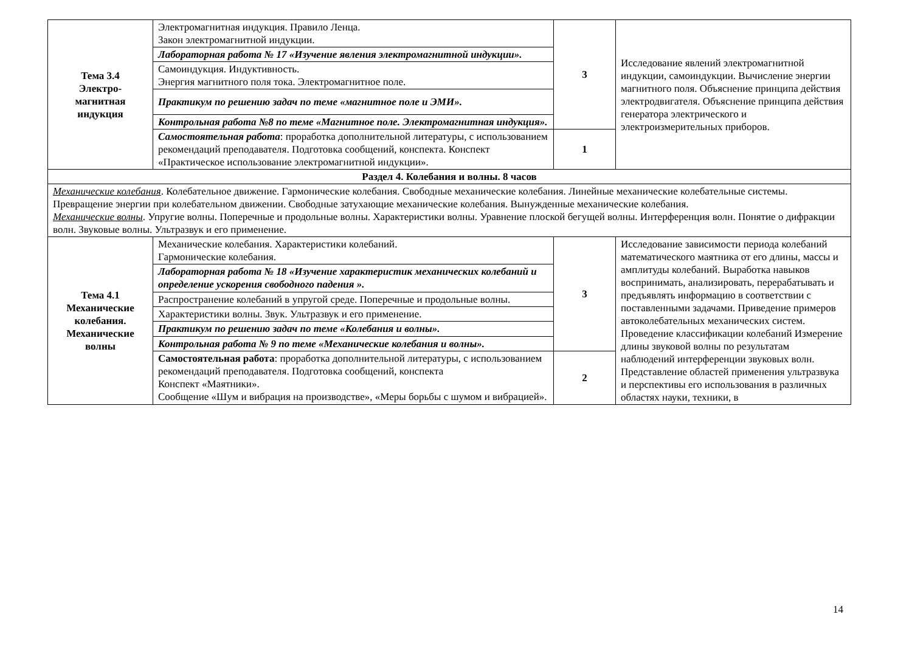| Тема 3.4 Электро- магнитная индукция | Электромагнитная индукция. Правило Ленца. Закон электромагнитной индукции. | 3 | Исследование явлений электромагнитной индукции, самоиндукции. Вычисление энергии магнитного поля. Объяснение принципа действия электродвигателя. Объяснение принципа действия генератора электрического и электроизмерительных приборов. |
| | Лабораторная работа № 17 «Изучение явления электромагнитной индукции». | | |
| | Самоиндукция. Индуктивность. Энергия магнитного поля тока. Электромагнитное поле. | | |
| | Практикум по решению задач по теме «магнитное поле и ЭМИ». | | |
| | Контрольная работа №8 по теме «Магнитное поле. Электромагнитная индукция». | | |
| | Самостоятельная работа : проработка дополнительной литературы, с использованием рекомендаций преподавателя. Подготовка сообщений, конспекта. Конспект «Практическое использование электромагнитной индукции». | 1 | |
| Раздел 4. Колебания и волны. 8 часов | | | |
| Механические колебания . Колебательное движение. Гармонические колебания. Свободные механические колебания. Линейные механические колебательные системы. Превращение энергии при колебательном движении. Свободные затухающие механические колебания. Вынужденные механические колебания. Механические волны . Упругие волны. Поперечные и продольные волны. Характеристики волны. Уравнение плоской бегущей волны. Интерференция волн. Понятие о дифракции волн. Звуковые волны. Ультразвук и его применение. | | | |
| Тема 4.1 Механические колебания. Механические волны | Механические колебания. Характеристики колебаний. Гармонические колебания. | 3 | Исследование зависимости периода колебаний математического маятника от его длины, массы и амплитуды колебаний. Выработка навыков воспринимать, анализировать, перерабатывать и предъявлять информацию в соответствии с поставленными задачами. Приведение примеров автоколебательных механических систем. Проведение классификации колебаний Измерение длины звуковой волны по результатам наблюдений интерференции звуковых волн. Представление областей применения ультразвука и перспективы его использования в различных областях науки, техники, в |
| | Лабораторная работа № 18 «Изучение характеристик механических колебаний и определение ускорения свободного падения ». | | |
| | Распространение колебаний в упругой среде. Поперечные и продольные волны. | | |
| | Характеристики волны. Звук. Ультразвук и его применение. | | |
| | Практикум по решению задач по теме «Колебания и волны». | | |
| | Контрольная работа № 9 по теме «Механические колебания и волны». | | |
| | Самостоятельная работа : проработка дополнительной литературы, с использованием рекомендаций преподавателя. Подготовка сообщений, конспекта Конспект «Маятники». Сообщение «Шум и вибрация на производстве», «Меры борьбы с шумом и вибрацией». | 2 | |
14